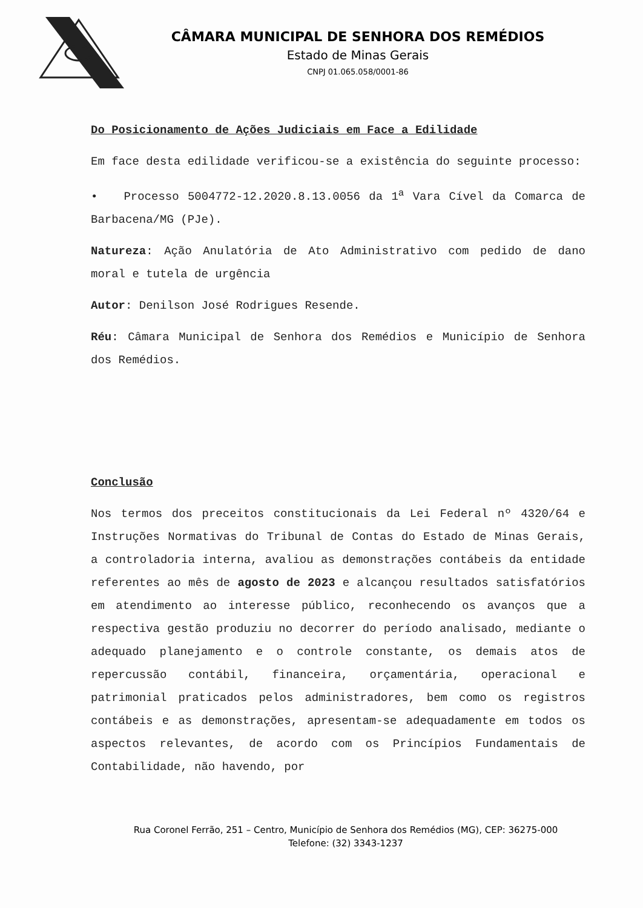CÂMARA MUNICIPAL DE SENHORA DOS REMÉDIOS
Estado de Minas Gerais
CNPJ 01.065.058/0001-86
Do Posicionamento de Ações Judiciais em Face a Edilidade
Em face desta edilidade verificou-se a existência do seguinte processo:
• Processo 5004772-12.2020.8.13.0056 da 1<sup>a</sup> Vara Cível da Comarca de Barbacena/MG (PJe).
Natureza: Ação Anulatória de Ato Administrativo com pedido de dano moral e tutela de urgência
Autor: Denilson José Rodrigues Resende.
Réu: Câmara Municipal de Senhora dos Remédios e Município de Senhora dos Remédios.
Conclusão
Nos termos dos preceitos constitucionais da Lei Federal nº 4320/64 e Instruções Normativas do Tribunal de Contas do Estado de Minas Gerais, a controladoria interna, avaliou as demonstrações contábeis da entidade referentes ao mês de agosto de 2023 e alcançou resultados satisfatórios em atendimento ao interesse público, reconhecendo os avanços que a respectiva gestão produziu no decorrer do período analisado, mediante o adequado planejamento e o controle constante, os demais atos de repercussão contábil, financeira, orçamentária, operacional e patrimonial praticados pelos administradores, bem como os registros contábeis e as demonstrações, apresentam-se adequadamente em todos os aspectos relevantes, de acordo com os Princípios Fundamentais de Contabilidade, não havendo, por
Rua Coronel Ferrão, 251 – Centro, Município de Senhora dos Remédios (MG), CEP: 36275-000
Telefone: (32) 3343-1237